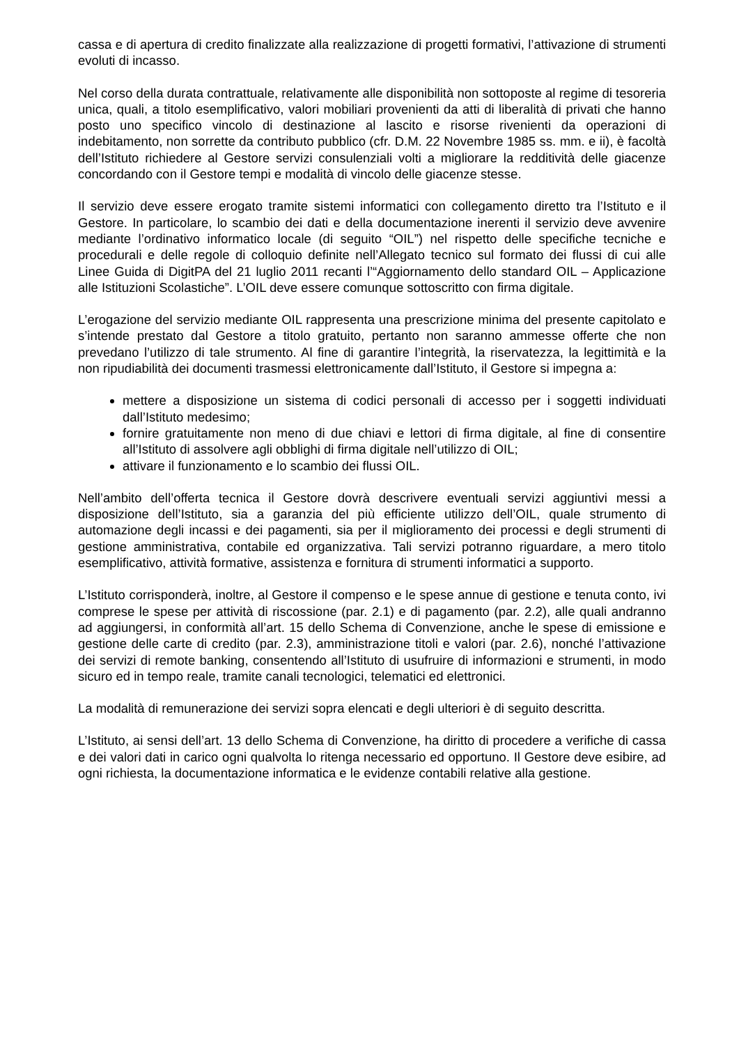cassa e di apertura di credito finalizzate alla realizzazione di progetti formativi, l’attivazione di strumenti evoluti di incasso.
Nel corso della durata contrattuale, relativamente alle disponibilità non sottoposte al regime di tesoreria unica, quali, a titolo esemplificativo, valori mobiliari provenienti da atti di liberalità di privati che hanno posto uno specifico vincolo di destinazione al lascito e risorse rivenienti da operazioni di indebitamento, non sorrette da contributo pubblico (cfr. D.M. 22 Novembre 1985 ss. mm. e ii), è facoltà dell’Istituto richiedere al Gestore servizi consulenziali volti a migliorare la redditività delle giacenze concordando con il Gestore tempi e modalità di vincolo delle giacenze stesse.
Il servizio deve essere erogato tramite sistemi informatici con collegamento diretto tra l’Istituto e il Gestore. In particolare, lo scambio dei dati e della documentazione inerenti il servizio deve avvenire mediante l’ordinativo informatico locale (di seguito “OIL”) nel rispetto delle specifiche tecniche e procedurali e delle regole di colloquio definite nell’Allegato tecnico sul formato dei flussi di cui alle Linee Guida di DigitPA del 21 luglio 2011 recanti l’“Aggiornamento dello standard OIL – Applicazione alle Istituzioni Scolastiche”. L’OIL deve essere comunque sottoscritto con firma digitale.
L’erogazione del servizio mediante OIL rappresenta una prescrizione minima del presente capitolato e s’intende prestato dal Gestore a titolo gratuito, pertanto non saranno ammesse offerte che non prevedano l’utilizzo di tale strumento. Al fine di garantire l’integrità, la riservatezza, la legittimità e la non ripudiabilità dei documenti trasmessi elettronicamente dall’Istituto, il Gestore si impegna a:
mettere a disposizione un sistema di codici personali di accesso per i soggetti individuati dall’Istituto medesimo;
fornire gratuitamente non meno di due chiavi e lettori di firma digitale, al fine di consentire all’Istituto di assolvere agli obblighi di firma digitale nell’utilizzo di OIL;
attivare il funzionamento e lo scambio dei flussi OIL.
Nell’ambito dell’offerta tecnica il Gestore dovrà descrivere eventuali servizi aggiuntivi messi a disposizione dell’Istituto, sia a garanzia del più efficiente utilizzo dell’OIL, quale strumento di automazione degli incassi e dei pagamenti, sia per il miglioramento dei processi e degli strumenti di gestione amministrativa, contabile ed organizzativa. Tali servizi potranno riguardare, a mero titolo esemplificativo, attività formative, assistenza e fornitura di strumenti informatici a supporto.
L’Istituto corrisponderà, inoltre, al Gestore il compenso e le spese annue di gestione e tenuta conto, ivi comprese le spese per attività di riscossione (par. 2.1) e di pagamento (par. 2.2), alle quali andranno ad aggiungersi, in conformità all’art. 15 dello Schema di Convenzione, anche le spese di emissione e gestione delle carte di credito (par. 2.3), amministrazione titoli e valori (par. 2.6), nonché l’attivazione dei servizi di remote banking, consentendo all’Istituto di usufruire di informazioni e strumenti, in modo sicuro ed in tempo reale, tramite canali tecnologici, telematici ed elettronici.
La modalità di remunerazione dei servizi sopra elencati e degli ulteriori è di seguito descritta.
L’Istituto, ai sensi dell’art. 13 dello Schema di Convenzione, ha diritto di procedere a verifiche di cassa e dei valori dati in carico ogni qualvolta lo ritenga necessario ed opportuno. Il Gestore deve esibire, ad ogni richiesta, la documentazione informatica e le evidenze contabili relative alla gestione.